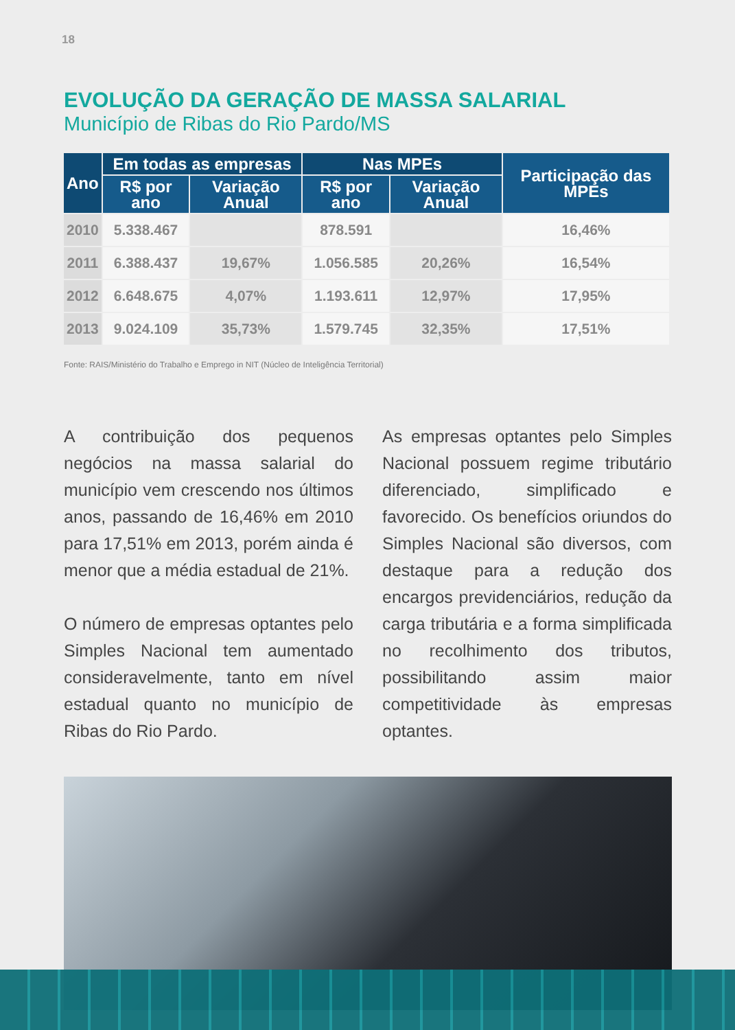18
EVOLUÇÃO DA GERAÇÃO DE MASSA SALARIAL
Município de Ribas do Rio Pardo/MS
| Ano | Em todas as empresas | | Nas MPEs | | Participação das MPEs |
| --- | --- | --- | --- | --- | --- |
| | R$ por ano | Variação Anual | R$ por ano | Variação Anual | |
| 2010 | 5.338.467 | | 878.591 | | 16,46% |
| 2011 | 6.388.437 | 19,67% | 1.056.585 | 20,26% | 16,54% |
| 2012 | 6.648.675 | 4,07% | 1.193.611 | 12,97% | 17,95% |
| 2013 | 9.024.109 | 35,73% | 1.579.745 | 32,35% | 17,51% |
Fonte: RAIS/Ministério do Trabalho e Emprego in NIT (Núcleo de Inteligência Territorial)
A contribuição dos pequenos negócios na massa salarial do município vem crescendo nos últimos anos, passando de 16,46% em 2010 para 17,51% em 2013, porém ainda é menor que a média estadual de 21%.
O número de empresas optantes pelo Simples Nacional tem aumentado consideravelmente, tanto em nível estadual quanto no município de Ribas do Rio Pardo.
As empresas optantes pelo Simples Nacional possuem regime tributário diferenciado, simplificado e favorecido. Os benefícios oriundos do Simples Nacional são diversos, com destaque para a redução dos encargos previdenciários, redução da carga tributária e a forma simplificada no recolhimento dos tributos, possibilitando assim maior competitividade às empresas optantes.